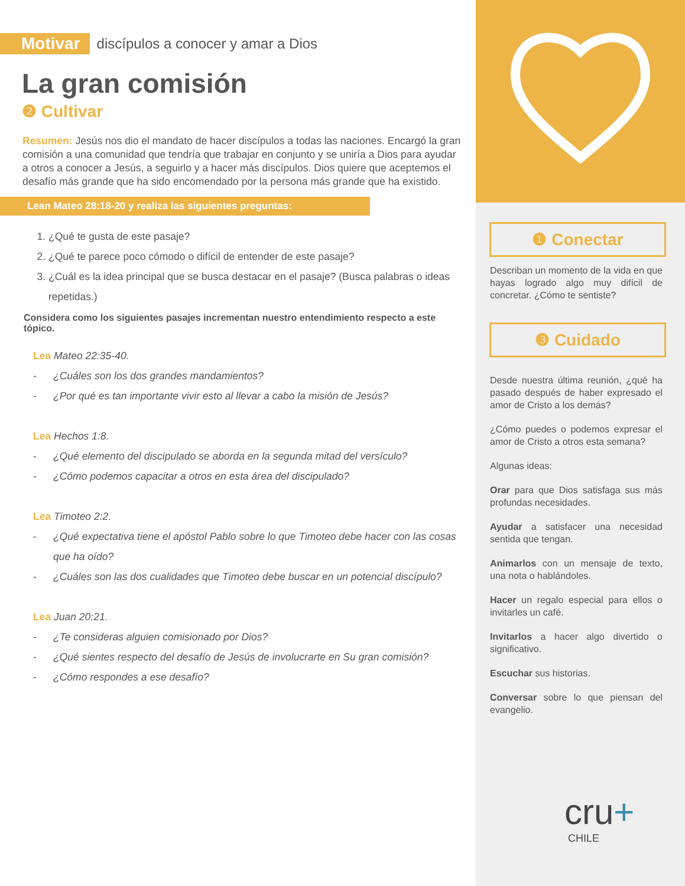Motivar discípulos a conocer y amar a Dios
La gran comisión
❷ Cultivar
Resumen: Jesús nos dio el mandato de hacer discípulos a todas las naciones. Encargó la gran comisión a una comunidad que tendría que trabajar en conjunto y se uniría a Dios para ayudar a otros a conocer a Jesús, a seguirlo y a hacer más discípulos. Dios quiere que aceptemos el desafío más grande que ha sido encomendado por la persona más grande que ha existido.
Lean Mateo 28:18-20 y realiza las siguientes preguntas:
1. ¿Qué te gusta de este pasaje?
2. ¿Qué te parece poco cómodo o difícil de entender de este pasaje?
3. ¿Cuál es la idea principal que se busca destacar en el pasaje? (Busca palabras o ideas repetidas.)
Considera como los siguientes pasajes incrementan nuestro entendimiento respecto a este tópico.
Lea Mateo 22:35-40.
- ¿Cuáles son los dos grandes mandamientos?
- ¿Por qué es tan importante vivir esto al llevar a cabo la misión de Jesús?
Lea Hechos 1:8.
- ¿Qué elemento del discipulado se aborda en la segunda mitad del versículo?
- ¿Cómo podemos capacitar a otros en esta área del discipulado?
Lea Timoteo 2:2.
- ¿Qué expectativa tiene el apóstol Pablo sobre lo que Timoteo debe hacer con las cosas que ha oído?
- ¿Cuáles son las dos cualidades que Timoteo debe buscar en un potencial discípulo?
Lea Juan 20:21.
- ¿Te consideras alguien comisionado por Dios?
- ¿Qué sientes respecto del desafío de Jesús de involucrarte en Su gran comisión?
- ¿Cómo respondes a ese desafío?
❶ Conectar
Describan un momento de la vida en que hayas logrado algo muy difícil de concretar. ¿Cómo te sentiste?
❸ Cuidado
Desde nuestra última reunión, ¿qué ha pasado después de haber expresado el amor de Cristo a los demás?
¿Cómo puedes o podemos expresar el amor de Cristo a otros esta semana?
Algunas ideas:
Orar para que Dios satisfaga sus más profundas necesidades.
Ayudar a satisfacer una necesidad sentida que tengan.
Animarlos con un mensaje de texto, una nota o hablándoles.
Hacer un regalo especial para ellos o invitarles un café.
Invitarlos a hacer algo divertido o significativo.
Escuchar sus historias.
Conversar sobre lo que piensan del evangelio.
cru+
CHILE